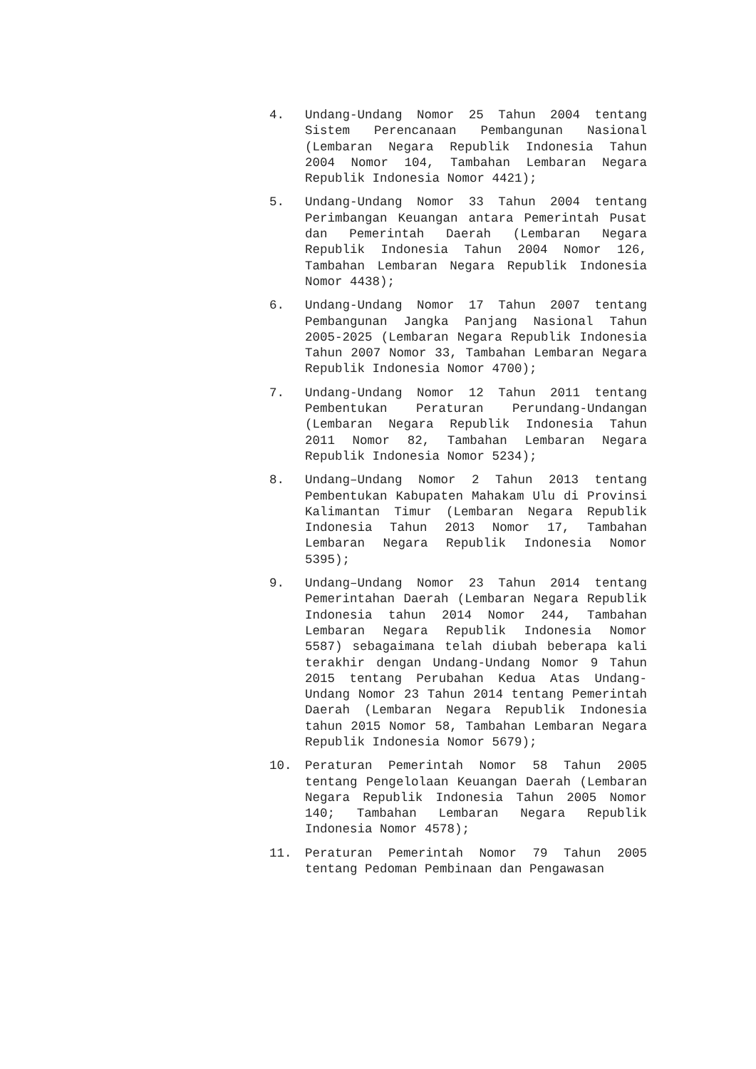4. Undang-Undang Nomor 25 Tahun 2004 tentang Sistem Perencanaan Pembangunan Nasional (Lembaran Negara Republik Indonesia Tahun 2004 Nomor 104, Tambahan Lembaran Negara Republik Indonesia Nomor 4421);
5. Undang-Undang Nomor 33 Tahun 2004 tentang Perimbangan Keuangan antara Pemerintah Pusat dan Pemerintah Daerah (Lembaran Negara Republik Indonesia Tahun 2004 Nomor 126, Tambahan Lembaran Negara Republik Indonesia Nomor 4438);
6. Undang-Undang Nomor 17 Tahun 2007 tentang Pembangunan Jangka Panjang Nasional Tahun 2005-2025 (Lembaran Negara Republik Indonesia Tahun 2007 Nomor 33, Tambahan Lembaran Negara Republik Indonesia Nomor 4700);
7. Undang-Undang Nomor 12 Tahun 2011 tentang Pembentukan Peraturan Perundang-Undangan (Lembaran Negara Republik Indonesia Tahun 2011 Nomor 82, Tambahan Lembaran Negara Republik Indonesia Nomor 5234);
8. Undang–Undang Nomor 2 Tahun 2013 tentang Pembentukan Kabupaten Mahakam Ulu di Provinsi Kalimantan Timur (Lembaran Negara Republik Indonesia Tahun 2013 Nomor 17, Tambahan Lembaran Negara Republik Indonesia Nomor 5395);
9. Undang–Undang Nomor 23 Tahun 2014 tentang Pemerintahan Daerah (Lembaran Negara Republik Indonesia tahun 2014 Nomor 244, Tambahan Lembaran Negara Republik Indonesia Nomor 5587) sebagaimana telah diubah beberapa kali terakhir dengan Undang-Undang Nomor 9 Tahun 2015 tentang Perubahan Kedua Atas Undang-Undang Nomor 23 Tahun 2014 tentang Pemerintah Daerah (Lembaran Negara Republik Indonesia tahun 2015 Nomor 58, Tambahan Lembaran Negara Republik Indonesia Nomor 5679);
10. Peraturan Pemerintah Nomor 58 Tahun 2005 tentang Pengelolaan Keuangan Daerah (Lembaran Negara Republik Indonesia Tahun 2005 Nomor 140; Tambahan Lembaran Negara Republik Indonesia Nomor 4578);
11. Peraturan Pemerintah Nomor 79 Tahun 2005 tentang Pedoman Pembinaan dan Pengawasan